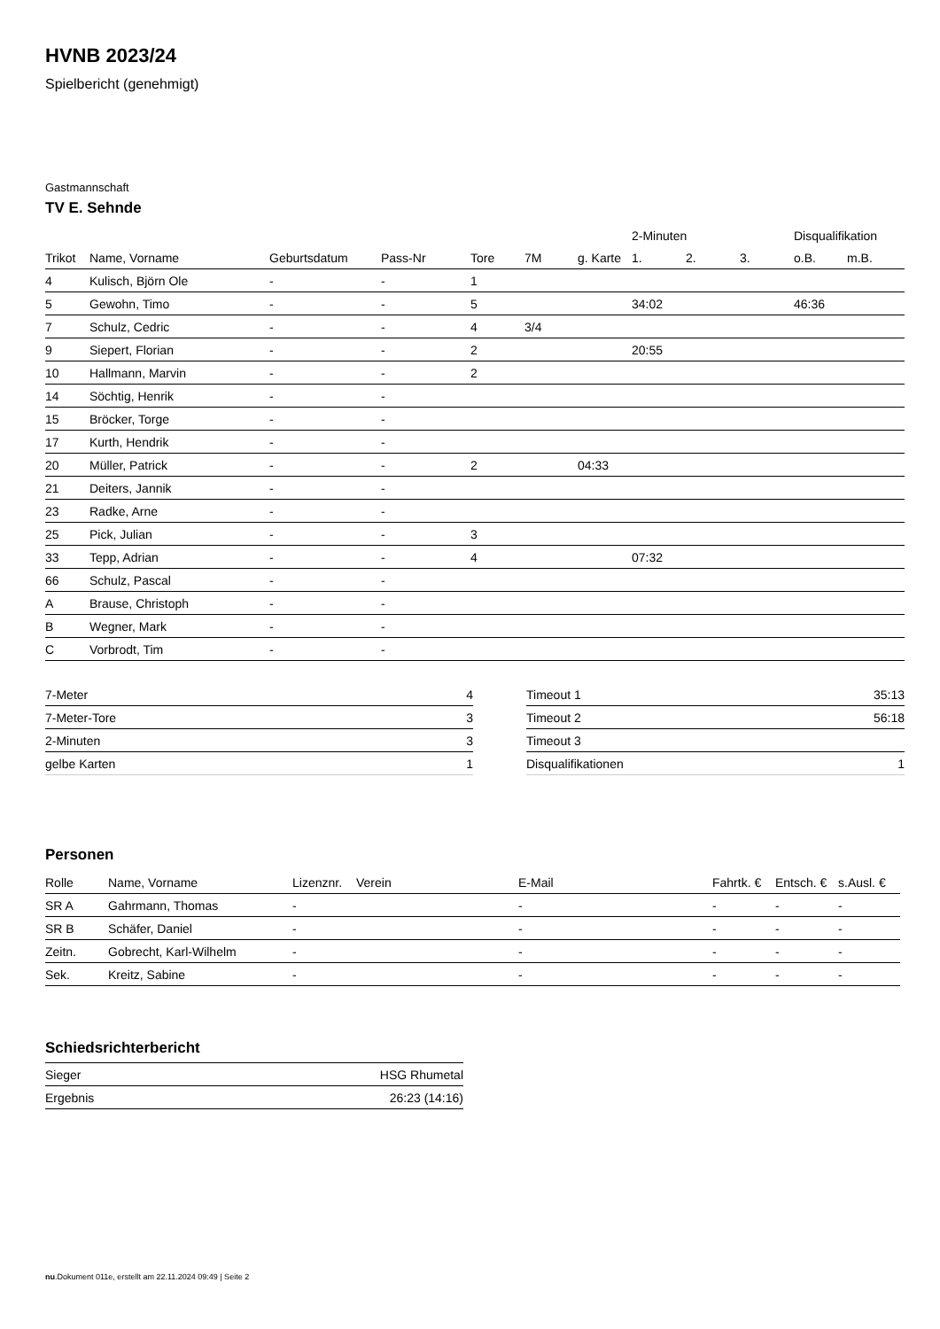HVNB 2023/24
Spielbericht (genehmigt)
Gastmannschaft
TV E. Sehnde
| | | | | | | | 2-Minuten | | | Disqualifikation | |
| --- | --- | --- | --- | --- | --- | --- | --- | --- | --- | --- | --- |
| Trikot | Name, Vorname | Geburtsdatum | Pass-Nr | Tore | 7M | g. Karte | 1. | 2. | 3. | o.B. | m.B. |
| 4 | Kulisch, Björn Ole | - | - | 1 | | | | | | | |
| 5 | Gewohn, Timo | - | - | 5 | | | 34:02 | | | 46:36 | |
| 7 | Schulz, Cedric | - | - | 4 | 3/4 | | | | | | |
| 9 | Siepert, Florian | - | - | 2 | | | 20:55 | | | | |
| 10 | Hallmann, Marvin | - | - | 2 | | | | | | | |
| 14 | Söchtig, Henrik | - | - | | | | | | | | |
| 15 | Bröcker, Torge | - | - | | | | | | | | |
| 17 | Kurth, Hendrik | - | - | | | | | | | | |
| 20 | Müller, Patrick | - | - | 2 | | 04:33 | | | | | |
| 21 | Deiters, Jannik | - | - | | | | | | | | |
| 23 | Radke, Arne | - | - | | | | | | | | |
| 25 | Pick, Julian | - | - | 3 | | | | | | | |
| 33 | Tepp, Adrian | - | - | 4 | | | 07:32 | | | | |
| 66 | Schulz, Pascal | - | - | | | | | | | | |
| A | Brause, Christoph | - | - | | | | | | | | |
| B | Wegner, Mark | - | - | | | | | | | | |
| C | Vorbrodt, Tim | - | - | | | | | | | | |
| 7-Meter | 4 |
| 7-Meter-Tore | 3 |
| 2-Minuten | 3 |
| gelbe Karten | 1 |
| Timeout 1 | 35:13 |
| Timeout 2 | 56:18 |
| Timeout 3 | |
| Disqualifikationen | 1 |
Personen
| Rolle | Name, Vorname | Lizenznr. | Verein | E-Mail | Fahrtk. € | Entsch. € | s.Ausl. € |
| --- | --- | --- | --- | --- | --- | --- | --- |
| SR A | Gahrmann, Thomas | - | | - | - | - | - |
| SR B | Schäfer, Daniel | - | | - | - | - | - |
| Zeitn. | Gobrecht, Karl-Wilhelm | - | | - | - | - | - |
| Sek. | Kreitz, Sabine | - | | - | - | - | - |
Schiedsrichterbericht
| Sieger | HSG Rhumetal |
| Ergebnis | 26:23 (14:16) |
nu.Dokument 011e, erstellt am 22.11.2024 09:49 | Seite 2